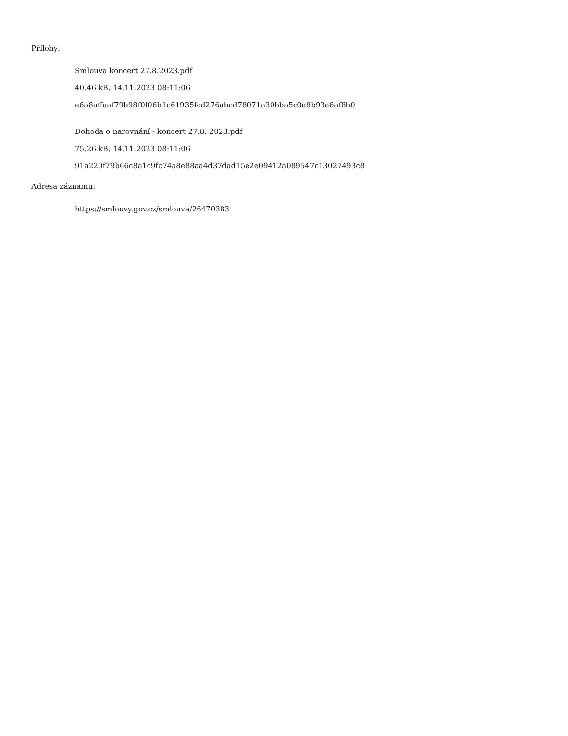Přílohy:
Smlouva koncert 27.8.2023.pdf
40.46 kB, 14.11.2023 08:11:06
e6a8affaaf79b98f0f06b1c61935fcd276abcd78071a30bba5c0a8b93a6af8b0
Dohoda o narovnání - koncert 27.8. 2023.pdf
75.26 kB, 14.11.2023 08:11:06
91a220f79b66c8a1c9fc74a8e88aa4d37dad15e2e09412a089547c13027493c8
Adresa záznamu:
https://smlouvy.gov.cz/smlouva/26470383